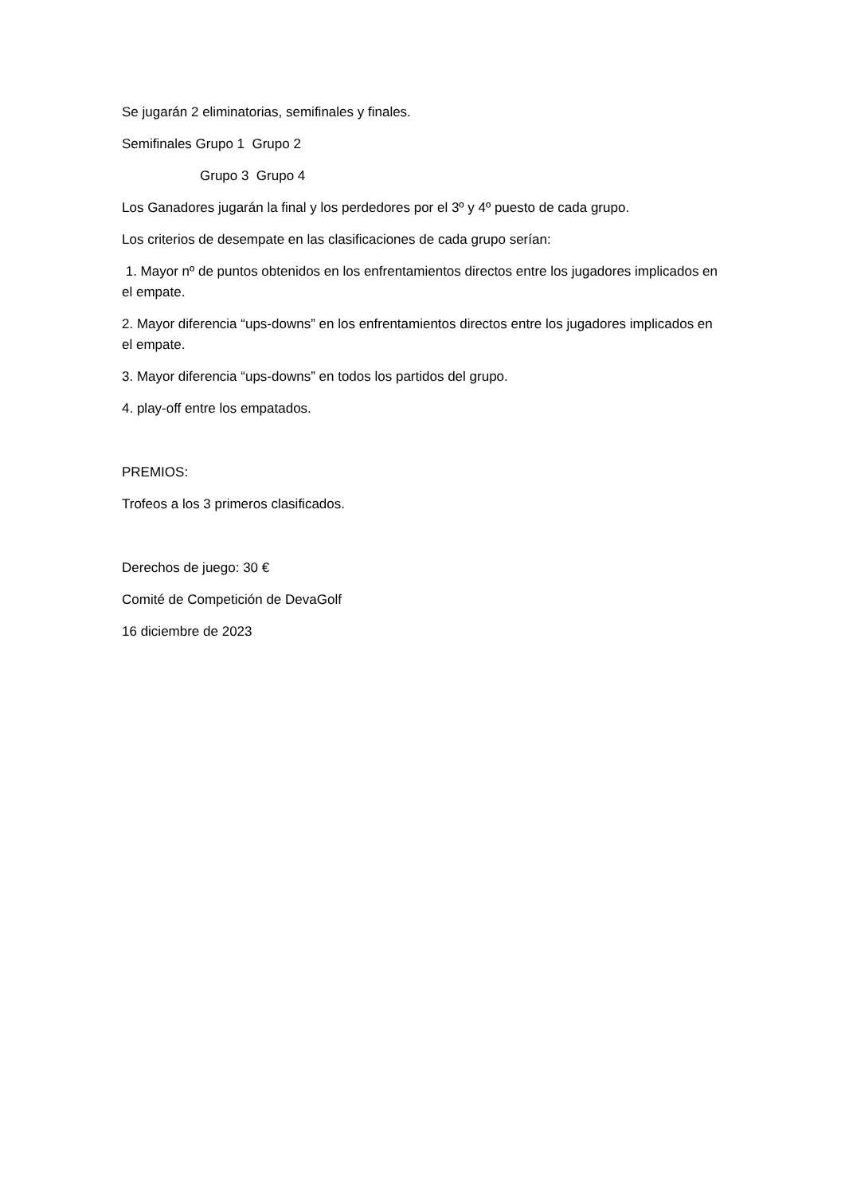Se jugarán 2 eliminatorias, semifinales y finales.
Semifinales Grupo 1 Grupo 2
Grupo 3 Grupo 4
Los Ganadores jugarán la final y los perdedores por el 3º y 4º puesto de cada grupo.
Los criterios de desempate en las clasificaciones de cada grupo serían:
1. Mayor nº de puntos obtenidos en los enfrentamientos directos entre los jugadores implicados en el empate.
2. Mayor diferencia “ups-downs” en los enfrentamientos directos entre los jugadores implicados en el empate.
3. Mayor diferencia “ups-downs” en todos los partidos del grupo.
4. play-off entre los empatados.
PREMIOS:
Trofeos a los 3 primeros clasificados.
Derechos de juego: 30 €
Comité de Competición de DevaGolf
16 diciembre de 2023